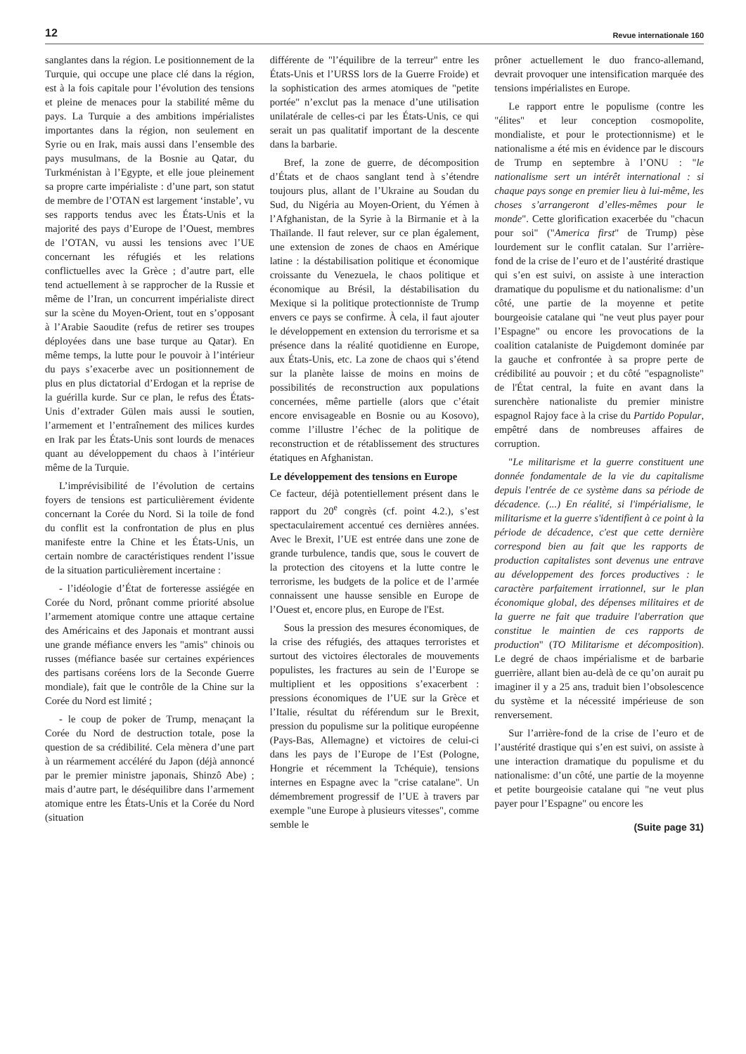12 Revue internationale 160
sanglantes dans la région. Le positionnement de la Turquie, qui occupe une place clé dans la région, est à la fois capitale pour l’évolution des tensions et pleine de menaces pour la stabilité même du pays. La Turquie a des ambitions impérialistes importantes dans la région, non seulement en Syrie ou en Irak, mais aussi dans l’ensemble des pays musulmans, de la Bosnie au Qatar, du Turkménistan à l’Egypte, et elle joue pleinement sa propre carte impérialiste : d’une part, son statut de membre de l’OTAN est largement ‘instable’, vu ses rapports tendus avec les États-Unis et la majorité des pays d’Europe de l’Ouest, membres de l’OTAN, vu aussi les tensions avec l’UE concernant les réfugiés et les relations conflictuelles avec la Grèce ; d’autre part, elle tend actuellement à se rapprocher de la Russie et même de l’Iran, un concurrent impérialiste direct sur la scène du Moyen-Orient, tout en s’opposant à l’Arabie Saoudite (refus de retirer ses troupes déployées dans une base turque au Qatar). En même temps, la lutte pour le pouvoir à l’intérieur du pays s’exacerbe avec un positionnement de plus en plus dictatorial d’Erdogan et la reprise de la guérilla kurde. Sur ce plan, le refus des États-Unis d’extrader Gülen mais aussi le soutien, l’armement et l’entraînement des milices kurdes en Irak par les États-Unis sont lourds de menaces quant au développement du chaos à l’intérieur même de la Turquie.
L’imprévisibilité de l’évolution de certains foyers de tensions est particulièrement évidente concernant la Corée du Nord. Si la toile de fond du conflit est la confrontation de plus en plus manifeste entre la Chine et les États-Unis, un certain nombre de caractéristiques rendent l’issue de la situation particulièrement incertaine :
- l’idéologie d’État de forteresse assiégée en Corée du Nord, prônant comme priorité absolue l’armement atomique contre une attaque certaine des Américains et des Japonais et montrant aussi une grande méfiance envers les "amis" chinois ou russes (méfiance basée sur certaines expériences des partisans coréens lors de la Seconde Guerre mondiale), fait que le contrôle de la Chine sur la Corée du Nord est limité ;
- le coup de poker de Trump, menaçant la Corée du Nord de destruction totale, pose la question de sa crédibilité. Cela mènera d’une part à un réarmement accéléré du Japon (déjà annoncé par le premier ministre japonais, Shinzô Abe) ; mais d’autre part, le déséquilibre dans l’armement atomique entre les États-Unis et la Corée du Nord (situation
différente de "l’équilibre de la terreur" entre les États-Unis et l’URSS lors de la Guerre Froide) et la sophistication des armes atomiques de "petite portée" n’exclut pas la menace d’une utilisation unilatérale de celles-ci par les États-Unis, ce qui serait un pas qualitatif important de la descente dans la barbarie.
Bref, la zone de guerre, de décomposition d’États et de chaos sanglant tend à s’étendre toujours plus, allant de l’Ukraine au Soudan du Sud, du Nigéria au Moyen-Orient, du Yémen à l’Afghanistan, de la Syrie à la Birmanie et à la Thaïlande. Il faut relever, sur ce plan également, une extension de zones de chaos en Amérique latine : la déstabilisation politique et économique croissante du Venezuela, le chaos politique et économique au Brésil, la déstabilisation du Mexique si la politique protectionniste de Trump envers ce pays se confirme. À cela, il faut ajouter le développement en extension du terrorisme et sa présence dans la réalité quotidienne en Europe, aux États-Unis, etc. La zone de chaos qui s’étend sur la planète laisse de moins en moins de possibilités de reconstruction aux populations concernées, même partielle (alors que c’était encore envisageable en Bosnie ou au Kosovo), comme l’illustre l’échec de la politique de reconstruction et de rétablissement des structures étatiques en Afghanistan.
Le développement des tensions en Europe
Ce facteur, déjà potentiellement présent dans le rapport du 20<sup>e</sup> congrès (cf. point 4.2.), s’est spectaculairement accentué ces dernières années. Avec le Brexit, l’UE est entrée dans une zone de grande turbulence, tandis que, sous le couvert de la protection des citoyens et la lutte contre le terrorisme, les budgets de la police et de l’armée connaissent une hausse sensible en Europe de l’Ouest et, encore plus, en Europe de l'Est.
Sous la pression des mesures économiques, de la crise des réfugiés, des attaques terroristes et surtout des victoires électorales de mouvements populistes, les fractures au sein de l’Europe se multiplient et les oppositions s’exacerbent : pressions économiques de l’UE sur la Grèce et l’Italie, résultat du référendum sur le Brexit, pression du populisme sur la politique européenne (Pays-Bas, Allemagne) et victoires de celui-ci dans les pays de l’Europe de l’Est (Pologne, Hongrie et récemment la Tchéquie), tensions internes en Espagne avec la "crise catalane". Un démembrement progressif de l’UE à travers par exemple "une Europe à plusieurs vitesses", comme semble le
prôner actuellement le duo franco-allemand, devrait provoquer une intensification marquée des tensions impérialistes en Europe.
Le rapport entre le populisme (contre les "élites" et leur conception cosmopolite, mondialiste, et pour le protectionnisme) et le nationalisme a été mis en évidence par le discours de Trump en septembre à l’ONU : "le nationalisme sert un intérêt international : si chaque pays songe en premier lieu à lui-même, les choses s’arrangeront d’elles-mêmes pour le monde". Cette glorification exacerbée du "chacun pour soi" ("America first" de Trump) pèse lourdement sur le conflit catalan. Sur l’arrière-fond de la crise de l’euro et de l’austérité drastique qui s’en est suivi, on assiste à une interaction dramatique du populisme et du nationalisme: d’un côté, une partie de la moyenne et petite bourgeoisie catalane qui "ne veut plus payer pour l’Espagne" ou encore les provocations de la coalition catalaniste de Puigdemont dominée par la gauche et confrontée à sa propre perte de crédibilité au pouvoir ; et du côté "espagnoliste" de l'État central, la fuite en avant dans la surenchère nationaliste du premier ministre espagnol Rajoy face à la crise du Partido Popular, empêtré dans de nombreuses affaires de corruption.
"Le militarisme et la guerre constituent une donnée fondamentale de la vie du capitalisme depuis l'entrée de ce système dans sa période de décadence. (...) En réalité, si l'impérialisme, le militarisme et la guerre s'identifient à ce point à la période de décadence, c'est que cette dernière correspond bien au fait que les rapports de production capitalistes sont devenus une entrave au développement des forces productives : le caractère parfaitement irrationnel, sur le plan économique global, des dépenses militaires et de la guerre ne fait que traduire l'aberration que constitue le maintien de ces rapports de production" (TO Militarisme et décomposition). Le degré de chaos impérialisme et de barbarie guerrière, allant bien au-delà de ce qu’on aurait pu imaginer il y a 25 ans, traduit bien l’obsolescence du système et la nécessité impérieuse de son renversement.
Sur l’arrière-fond de la crise de l’euro et de l’austérité drastique qui s’en est suivi, on assiste à une interaction dramatique du populisme et du nationalisme: d’un côté, une partie de la moyenne et petite bourgeoisie catalane qui "ne veut plus payer pour l’Espagne" ou encore les
(Suite page 31)